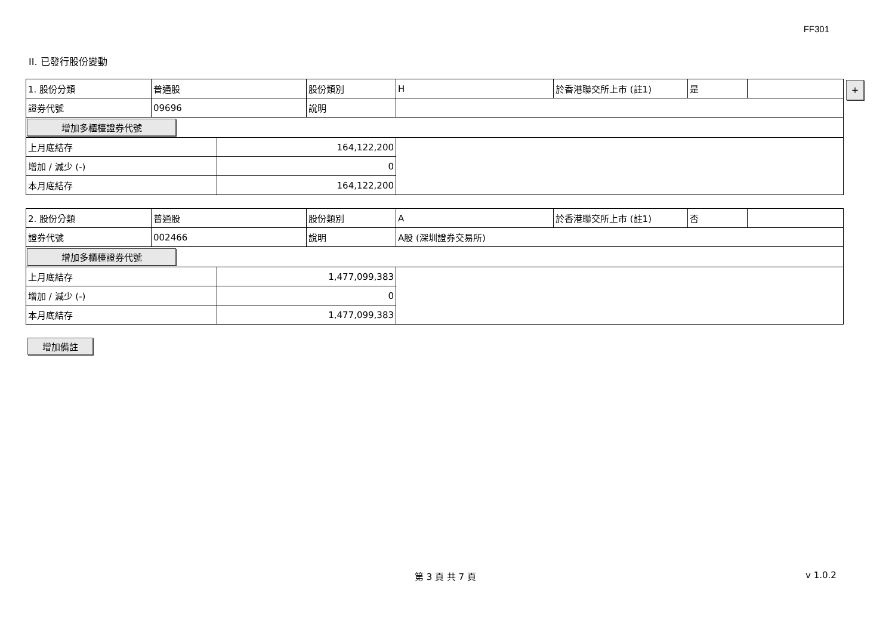FF301
II. 已發行股份變動
| 1. 股份分類 | 普通股 | | 股份類別 | H | 於香港聯交所上市 (註1) | 是 | |
| 證券代號 | 09696 | | 說明 | | | | |
| 增加多櫃檯證券代號 | | | | | | | |
| 上月底結存 | | 164,122,200 | | | | | |
| 增加 / 減少 (-) | | 0 | | | | | |
| 本月底結存 | | 164,122,200 | | | | | |
+
| 2. 股份分類 | 普通股 | | 股份類別 | A | 於香港聯交所上市 (註1) | 否 | |
| 證券代號 | 002466 | | 說明 | A股 (深圳證券交易所) | | | |
| 增加多櫃檯證券代號 | | | | | | | |
| 上月底結存 | | 1,477,099,383 | | | | | |
| 增加 / 減少 (-) | | 0 | | | | | |
| 本月底結存 | | 1,477,099,383 | | | | | |
增加備註
第 3 頁 共 7 頁 v 1.0.2